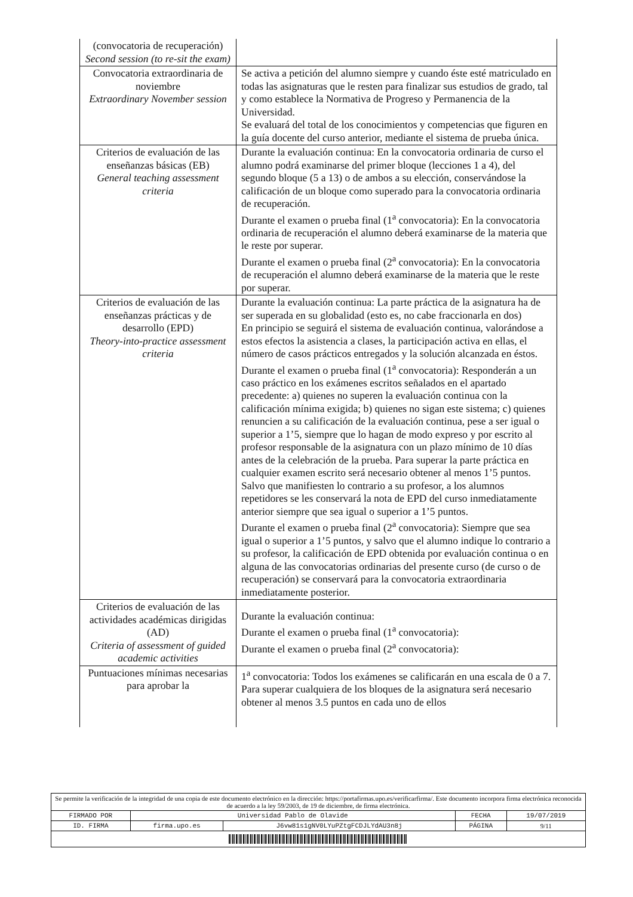| (convocatoria de recuperación) Second session (to re-sit the exam) | |
| Convocatoria extraordinaria de noviembre Extraordinary November session | Se activa a petición del alumno siempre y cuando éste esté matriculado en todas las asignaturas que le resten para finalizar sus estudios de grado, tal y como establece la Normativa de Progreso y Permanencia de la Universidad. Se evaluará del total de los conocimientos y competencias que figuren en la guía docente del curso anterior, mediante el sistema de prueba única. |
| Criterios de evaluación de las enseñanzas básicas (EB) General teaching assessment criteria | Durante la evaluación continua: En la convocatoria ordinaria de curso el alumno podrá examinarse del primer bloque (lecciones 1 a 4), del segundo bloque (5 a 13) o de ambos a su elección, conservándose la calificación de un bloque como superado para la convocatoria ordinaria de recuperación. Durante el examen o prueba final (1<sup>a</sup> convocatoria): En la convocatoria ordinaria de recuperación el alumno deberá examinarse de la materia que le reste por superar. Durante el examen o prueba final (2<sup>a</sup> convocatoria): En la convocatoria de recuperación el alumno deberá examinarse de la materia que le reste por superar. |
| Criterios de evaluación de las enseñanzas prácticas y de desarrollo (EPD) Theory-into-practice assessment criteria | Durante la evaluación continua: La parte práctica de la asignatura ha de ser superada en su globalidad (esto es, no cabe fraccionarla en dos) En principio se seguirá el sistema de evaluación continua, valorándose a estos efectos la asistencia a clases, la participación activa en ellas, el número de casos prácticos entregados y la solución alcanzada en éstos. Durante el examen o prueba final (1<sup>a</sup> convocatoria): Responderán a un caso práctico en los exámenes escritos señalados en el apartado precedente: a) quienes no superen la evaluación continua con la calificación mínima exigida; b) quienes no sigan este sistema; c) quienes renuncien a su calificación de la evaluación continua, pese a ser igual o superior a 1’5, siempre que lo hagan de modo expreso y por escrito al profesor responsable de la asignatura con un plazo mínimo de 10 días antes de la celebración de la prueba. Para superar la parte práctica en cualquier examen escrito será necesario obtener al menos 1’5 puntos. Salvo que manifiesten lo contrario a su profesor, a los alumnos repetidores se les conservará la nota de EPD del curso inmediatamente anterior siempre que sea igual o superior a 1’5 puntos. Durante el examen o prueba final (2<sup>a</sup> convocatoria): Siempre que sea igual o superior a 1’5 puntos, y salvo que el alumno indique lo contrario a su profesor, la calificación de EPD obtenida por evaluación continua o en alguna de las convocatorias ordinarias del presente curso (de curso o de recuperación) se conservará para la convocatoria extraordinaria inmediatamente posterior. |
| Criterios de evaluación de las actividades académicas dirigidas (AD) Criteria of assessment of guided academic activities | Durante la evaluación continua: Durante el examen o prueba final (1<sup>a</sup> convocatoria): Durante el examen o prueba final (2<sup>a</sup> convocatoria): |
| Puntuaciones mínimas necesarias para aprobar la | 1<sup>a</sup> convocatoria: Todos los exámenes se calificarán en una escala de 0 a 7. Para superar cualquiera de los bloques de la asignatura será necesario obtener al menos 3.5 puntos en cada uno de ellos |
| Se permite la verificación de la integridad de una copia de este documento electrónico en la dirección: https://portafirmas.upo.es/verificarfirma/. Este documento incorpora firma electrónica reconocida de acuerdo a la ley 59/2003, de 19 de diciembre, de firma electrónica. | | | | |
| FIRMADO POR | Universidad Pablo de Olavide | | FECHA | 19/07/2019 |
| ID. FIRMA | firma.upo.es | J6vw81s1gNV0LYuPZtgFCDJLYdAU3n8j | PÁGINA | 9/11 |